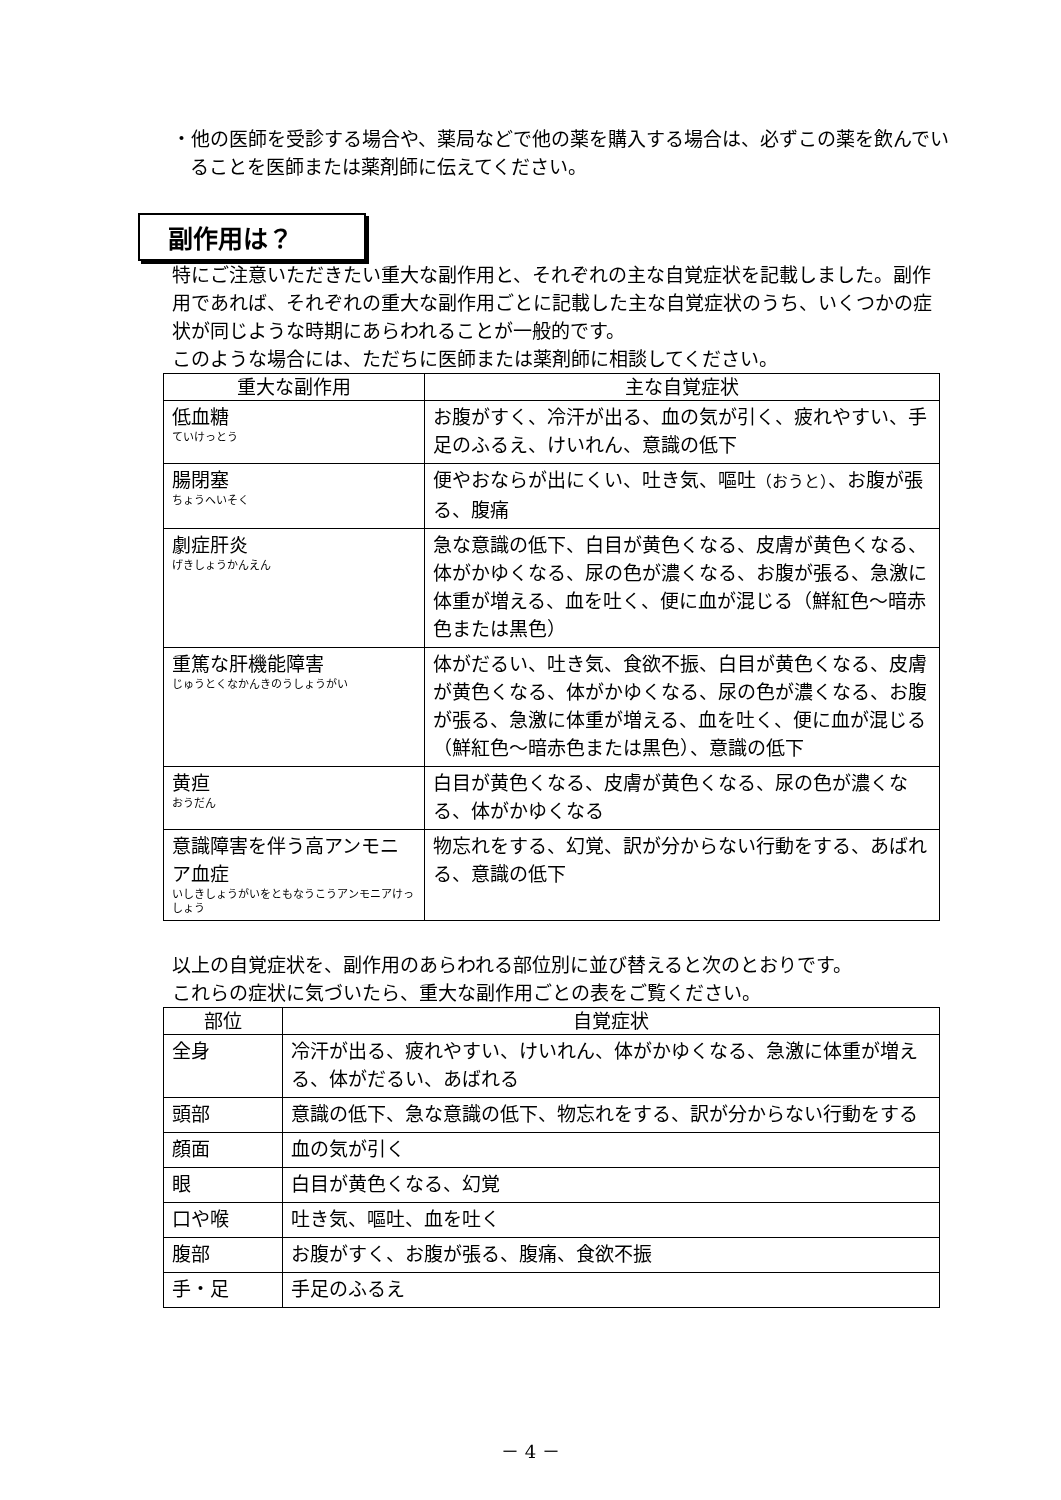・他の医師を受診する場合や、薬局などで他の薬を購入する場合は、必ずこの薬を飲んでいることを医師または薬剤師に伝えてください。
副作用は？
特にご注意いただきたい重大な副作用と、それぞれの主な自覚症状を記載しました。副作用であれば、それぞれの重大な副作用ごとに記載した主な自覚症状のうち、いくつかの症状が同じような時期にあらわれることが一般的です。
このような場合には、ただちに医師または薬剤師に相談してください。
| 重大な副作用 | 主な自覚症状 |
| --- | --- |
| 低血糖 ていけっとう | お腹がすく、冷汗が出る、血の気が引く、疲れやすい、手足のふるえ、けいれん、意識の低下 |
| 腸閉塞 ちょうへいそく | 便やおならが出にくい、吐き気、嘔吐 （おうと） 、お腹が張る、腹痛 |
| 劇症肝炎 げきしょうかんえん | 急な意識の低下、白目が黄色くなる、皮膚が黄色くなる、体がかゆくなる、尿の色が濃くなる、お腹が張る、急激に体重が増える、血を吐く、便に血が混じる（鮮紅色～暗赤色または黒色） |
| 重篤な肝機能障害 じゅうとくなかんきのうしょうがい | 体がだるい、吐き気、食欲不振、白目が黄色くなる、皮膚が黄色くなる、体がかゆくなる、尿の色が濃くなる、お腹が張る、急激に体重が増える、血を吐く、便に血が混じる（鮮紅色～暗赤色または黒色）、意識の低下 |
| 黄疸 おうだん | 白目が黄色くなる、皮膚が黄色くなる、尿の色が濃くなる、体がかゆくなる |
| 意識障害を伴う高アンモニア血症 いしきしょうがいをともなうこうアンモニアけっしょう | 物忘れをする、幻覚、訳が分からない行動をする、あばれる、意識の低下 |
以上の自覚症状を、副作用のあらわれる部位別に並び替えると次のとおりです。
これらの症状に気づいたら、重大な副作用ごとの表をご覧ください。
| 部位 | 自覚症状 |
| --- | --- |
| 全身 | 冷汗が出る、疲れやすい、けいれん、体がかゆくなる、急激に体重が増える、体がだるい、あばれる |
| 頭部 | 意識の低下、急な意識の低下、物忘れをする、訳が分からない行動をする |
| 顔面 | 血の気が引く |
| 眼 | 白目が黄色くなる、幻覚 |
| 口や喉 | 吐き気、嘔吐、血を吐く |
| 腹部 | お腹がすく、お腹が張る、腹痛、食欲不振 |
| 手・足 | 手足のふるえ |
－ 4 －